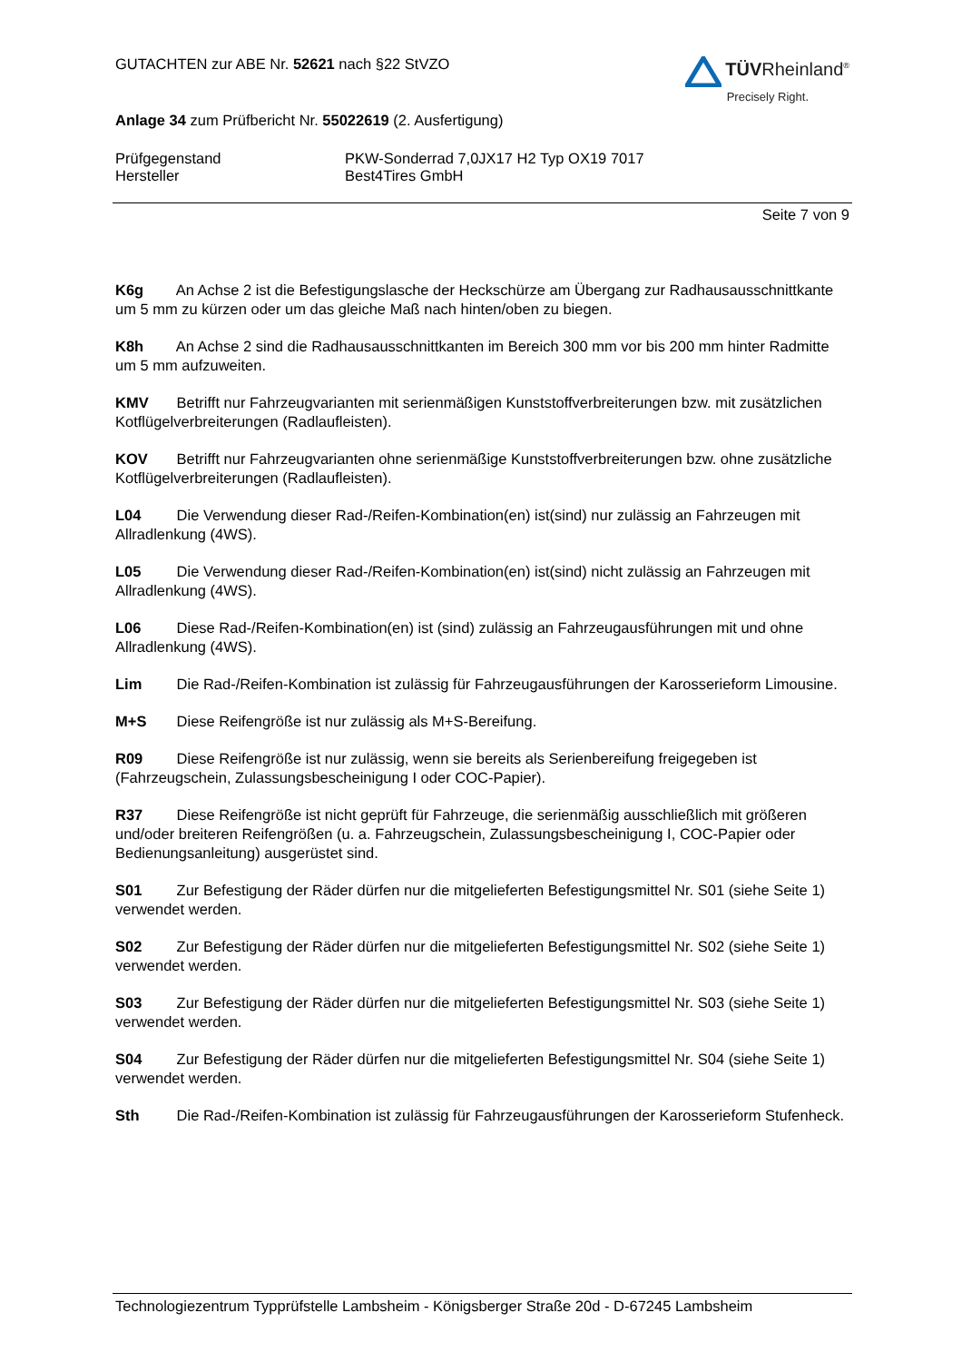GUTACHTEN zur ABE Nr. 52621 nach §22 StVZO
Anlage 34 zum Prüfbericht Nr. 55022619 (2. Ausfertigung)
TÜVRheinland<sup>®</sup>
Precisely Right.
Prüfgegenstand
Hersteller
PKW-Sonderrad 7,0JX17 H2 Typ OX19 7017
Best4Tires GmbH
Seite 7 von 9
K6g An Achse 2 ist die Befestigungslasche der Heckschürze am Übergang zur Radhausausschnittkante um 5 mm zu kürzen oder um das gleiche Maß nach hinten/oben zu biegen.
K8h An Achse 2 sind die Radhausausschnittkanten im Bereich 300 mm vor bis 200 mm hinter Radmitte um 5 mm aufzuweiten.
KMV Betrifft nur Fahrzeugvarianten mit serienmäßigen Kunststoffverbreiterungen bzw. mit zusätzlichen Kotflügelverbreiterungen (Radlaufleisten).
KOV Betrifft nur Fahrzeugvarianten ohne serienmäßige Kunststoffverbreiterungen bzw. ohne zusätzliche Kotflügelverbreiterungen (Radlaufleisten).
L04 Die Verwendung dieser Rad-/Reifen-Kombination(en) ist(sind) nur zulässig an Fahrzeugen mit Allradlenkung (4WS).
L05 Die Verwendung dieser Rad-/Reifen-Kombination(en) ist(sind) nicht zulässig an Fahrzeugen mit Allradlenkung (4WS).
L06 Diese Rad-/Reifen-Kombination(en) ist (sind) zulässig an Fahrzeugausführungen mit und ohne Allradlenkung (4WS).
Lim Die Rad-/Reifen-Kombination ist zulässig für Fahrzeugausführungen der Karosserieform Limousine.
M+S Diese Reifengröße ist nur zulässig als M+S-Bereifung.
R09 Diese Reifengröße ist nur zulässig, wenn sie bereits als Serienbereifung freigegeben ist (Fahrzeugschein, Zulassungsbescheinigung I oder COC-Papier).
R37 Diese Reifengröße ist nicht geprüft für Fahrzeuge, die serienmäßig ausschließlich mit größeren und/oder breiteren Reifengrößen (u. a. Fahrzeugschein, Zulassungsbescheinigung I, COC-Papier oder Bedienungsanleitung) ausgerüstet sind.
S01 Zur Befestigung der Räder dürfen nur die mitgelieferten Befestigungsmittel Nr. S01 (siehe Seite 1) verwendet werden.
S02 Zur Befestigung der Räder dürfen nur die mitgelieferten Befestigungsmittel Nr. S02 (siehe Seite 1) verwendet werden.
S03 Zur Befestigung der Räder dürfen nur die mitgelieferten Befestigungsmittel Nr. S03 (siehe Seite 1) verwendet werden.
S04 Zur Befestigung der Räder dürfen nur die mitgelieferten Befestigungsmittel Nr. S04 (siehe Seite 1) verwendet werden.
Sth Die Rad-/Reifen-Kombination ist zulässig für Fahrzeugausführungen der Karosserieform Stufenheck.
Technologiezentrum Typprüfstelle Lambsheim - Königsberger Straße 20d - D-67245 Lambsheim